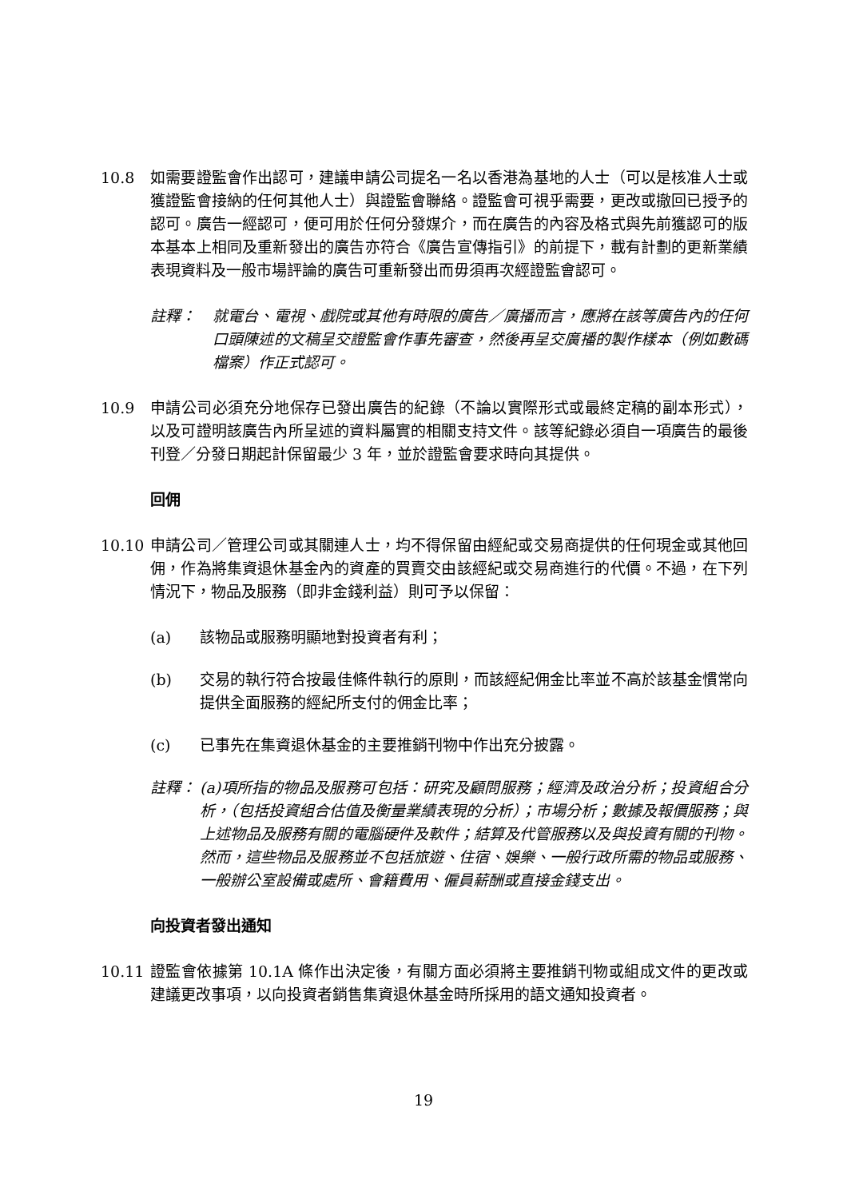10.8 如需要證監會作出認可，建議申請公司提名一名以香港為基地的人士（可以是核准人士或獲證監會接納的任何其他人士）與證監會聯絡。證監會可視乎需要，更改或撤回已授予的認可。廣告一經認可，便可用於任何分發媒介，而在廣告的內容及格式與先前獲認可的版本基本上相同及重新發出的廣告亦符合《廣告宣傳指引》的前提下，載有計劃的更新業績表現資料及一般市場評論的廣告可重新發出而毋須再次經證監會認可。
註釋： 就電台、電視、戲院或其他有時限的廣告／廣播而言，應將在該等廣告內的任何口頭陳述的文稿呈交證監會作事先審查，然後再呈交廣播的製作樣本（例如數碼檔案）作正式認可。
10.9 申請公司必須充分地保存已發出廣告的紀錄（不論以實際形式或最終定稿的副本形式），以及可證明該廣告內所呈述的資料屬實的相關支持文件。該等紀錄必須自一項廣告的最後刊登／分發日期起計保留最少 3 年，並於證監會要求時向其提供。
回佣
10.10 申請公司／管理公司或其關連人士，均不得保留由經紀或交易商提供的任何現金或其他回佣，作為將集資退休基金內的資產的買賣交由該經紀或交易商進行的代價。不過，在下列情況下，物品及服務（即非金錢利益）則可予以保留：
(a) 該物品或服務明顯地對投資者有利；
(b) 交易的執行符合按最佳條件執行的原則，而該經紀佣金比率並不高於該基金慣常向提供全面服務的經紀所支付的佣金比率；
(c) 已事先在集資退休基金的主要推銷刊物中作出充分披露。
註釋： (a)項所指的物品及服務可包括：研究及顧問服務；經濟及政治分析；投資組合分析，（包括投資組合估值及衡量業績表現的分析）；市場分析；數據及報價服務；與上述物品及服務有關的電腦硬件及軟件；結算及代管服務以及與投資有關的刊物。然而，這些物品及服務並不包括旅遊、住宿、娛樂、一般行政所需的物品或服務、一般辦公室設備或處所、會籍費用、僱員薪酬或直接金錢支出。
向投資者發出通知
10.11 證監會依據第 10.1A 條作出決定後，有關方面必須將主要推銷刊物或組成文件的更改或建議更改事項，以向投資者銷售集資退休基金時所採用的語文通知投資者。
19